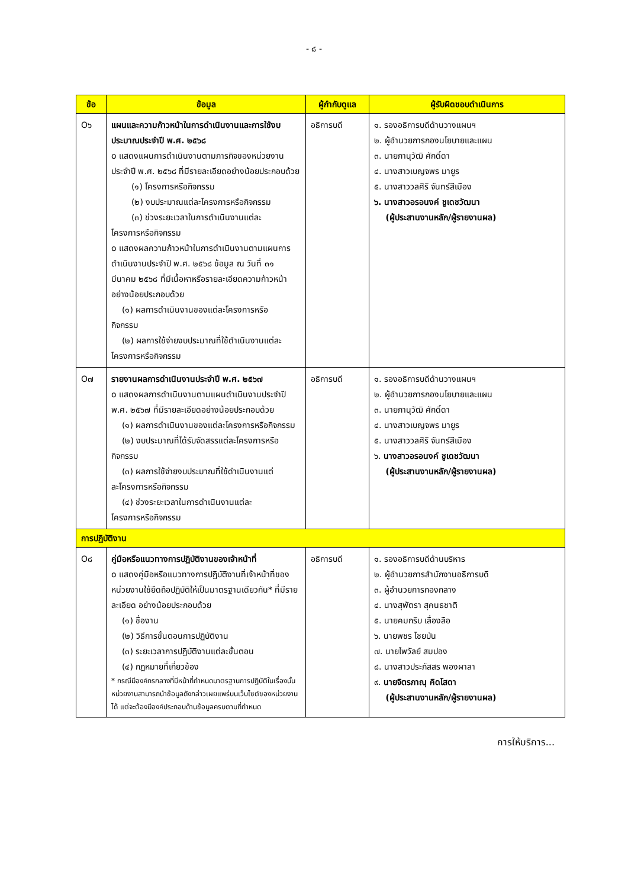- ๘ -
| ข้อ | ข้อมูล | ผู้กำกับดูแล | ผู้รับผิดชอบดำเนินการ |
| --- | --- | --- | --- |
| O๖ | แผนและความก้าวหน้าในการดำเนินงานและการใช้งบประมาณประจำปี พ.ศ. ๒๕๖๘ o แสดงแผนการดำเนินงานตามภารกิจของหน่วยงาน ประจำปี พ.ศ. ๒๕๖๘ ที่มีรายละเอียดอย่างน้อยประกอบด้วย (๑) โครงการหรือกิจกรรม (๒) งบประมาณแต่ละโครงการหรือกิจกรรม (๓) ช่วงระยะเวลาในการดำเนินงานแต่ละ โครงการหรือกิจกรรม o แสดงผลความก้าวหน้าในการดำเนินงานตามแผนการดำเนินงานประจำปี พ.ศ. ๒๕๖๘ ข้อมูล ณ วันที่ ๓๑ มีนาคม ๒๕๖๘ ที่มีเนื้อหาหรือรายละเอียดความก้าวหน้า อย่างน้อยประกอบด้วย (๑) ผลการดำเนินงานของแต่ละโครงการหรือ กิจกรรม (๒) ผลการใช้จ่ายงบประมาณที่ใช้ดำเนินงานแต่ละ โครงการหรือกิจกรรม | อธิการบดี | ๑. รองอธิการบดีด้านวางแผนฯ ๒. ผู้อำนวยการกองนโยบายและแผน ๓. นายภานุวัฒิ ศักดิ์ดา ๔. นางสาวเบญจพร มายูร ๕. นางสาววลศิริ จันทร์สีเมือง ๖. นางสาวอรอนงค์ ชูเดชวัฒนา (ผู้ประสานงานหลัก/ผู้รายงานผล) |
| O๗ | รายงานผลการดำเนินงานประจำปี พ.ศ. ๒๕๖๗ o แสดงผลการดำเนินงานตามแผนดำเนินงานประจำปี พ.ศ. ๒๕๖๗ ที่มีรายละเอียดอย่างน้อยประกอบด้วย (๑) ผลการดำเนินงานของแต่ละโครงการหรือกิจกรรม (๒) งบประมาณที่ได้รับจัดสรรแต่ละโครงการหรือ กิจกรรม (๓) ผลการใช้จ่ายงบประมาณที่ใช้ดำเนินงานแต่ ละโครงการหรือกิจกรรม (๔) ช่วงระยะเวลาในการดำเนินงานแต่ละ โครงการหรือกิจกรรม | อธิการบดี | ๑. รองอธิการบดีด้านวางแผนฯ ๒. ผู้อำนวยการกองนโยบายและแผน ๓. นายภานุวัฒิ ศักดิ์ดา ๔. นางสาวเบญจพร มายูร ๕. นางสาววลศิริ จันทร์สีเมือง ๖. นางสาวอรอนงค์ ชูเดชวัฒนา (ผู้ประสานงานหลัก/ผู้รายงานผล) |
| การปฏิบัติงาน | | | |
| O๘ | คู่มือหรือแนวทางการปฏิบัติงานของเจ้าหน้าที่ o แสดงคู่มือหรือแนวทางการปฏิบัติงานที่เจ้าหน้าที่ของหน่วยงานใช้ยึดถือปฏิบัติให้เป็นมาตรฐานเดียวกัน* ที่มีรายละเอียด อย่างน้อยประกอบด้วย (๑) ชื่องาน (๒) วิธีการขั้นตอนการปฏิบัติงาน (๓) ระยะเวลาการปฏิบัติงานแต่ละขั้นตอน (๔) กฎหมายที่เกี่ยวข้อง * กรณีมีองค์กรกลางที่มีหน้าที่กำหนดมาตรฐานการปฏิบัติในเรื่องนั้น หน่วยงานสามารถนำข้อมูลดังกล่าวเผยแพร่บนเว็บไซต์ของหน่วยงานได้ แต่จะต้องมีองค์ประกอบด้านข้อมูลครบตามที่กำหนด | อธิการบดี | ๑. รองอธิการบดีด้านบริหาร ๒. ผู้อำนวยการสำนักงานอธิการบดี ๓. ผู้อำนวยการกองกลาง ๔. นางสุพัตรา สุคนธชาติ ๕. นายคมกริบ เลื่องลือ ๖. นายพชร ไชยบัน ๗. นายไพวัลย์ สมปอง ๘. นางสาวประภัสสร พองผาลา ๙. นายจิตรภาณุ คิดโสดา (ผู้ประสานงานหลัก/ผู้รายงานผล) |
การให้บริการ...